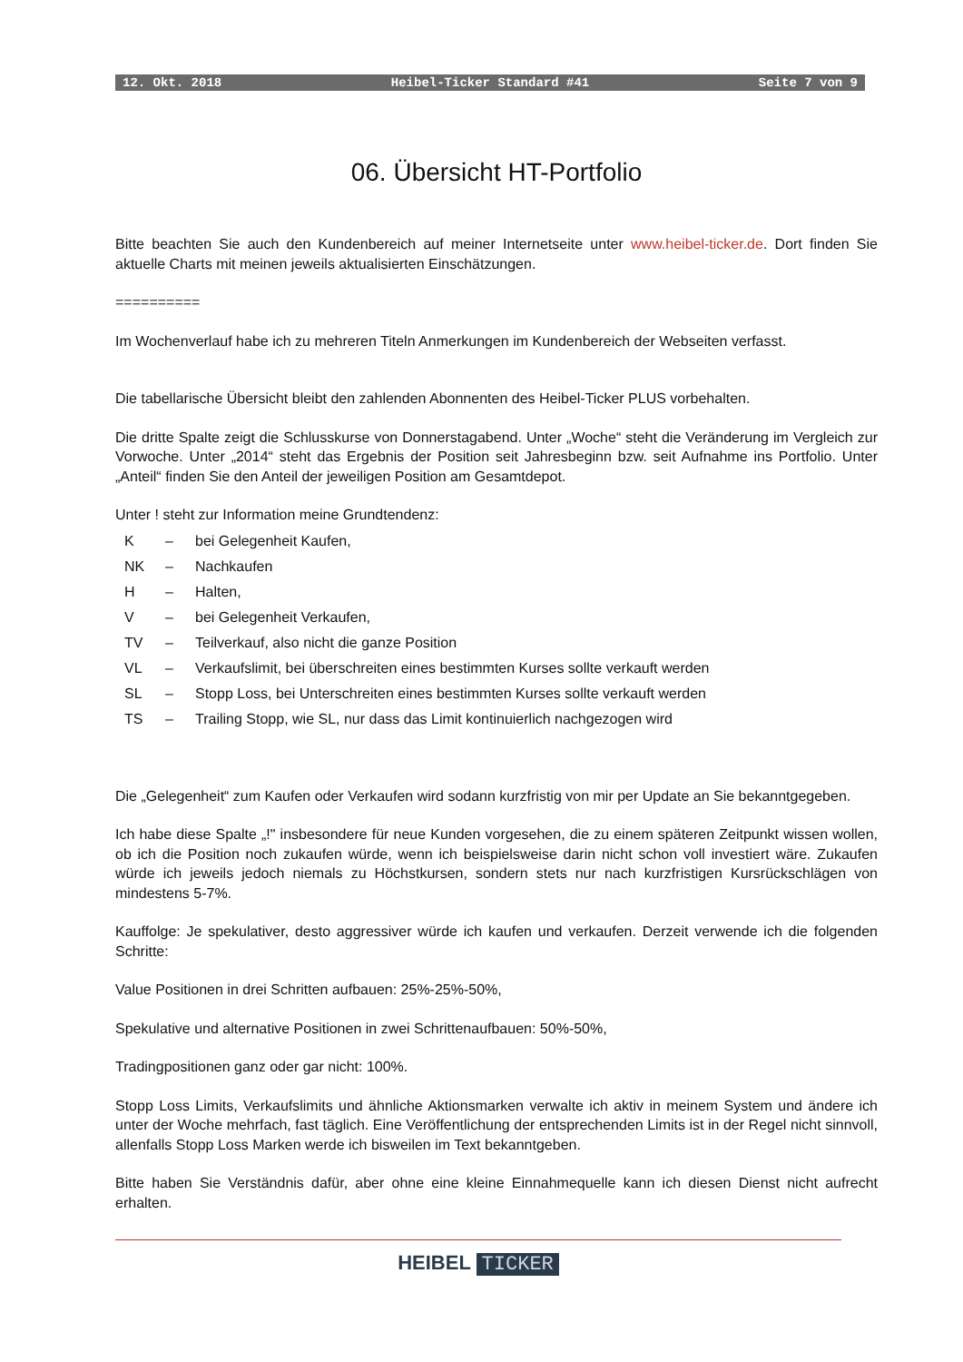12. Okt. 2018 Heibel-Ticker Standard #41 Seite 7 von 9
06. Übersicht HT-Portfolio
Bitte beachten Sie auch den Kundenbereich auf meiner Internetseite unter www.heibel-ticker.de. Dort finden Sie aktuelle Charts mit meinen jeweils aktualisierten Einschätzungen.
==========
Im Wochenverlauf habe ich zu mehreren Titeln Anmerkungen im Kundenbereich der Webseiten verfasst.
Die tabellarische Übersicht bleibt den zahlenden Abonnenten des Heibel-Ticker PLUS vorbehalten.
Die dritte Spalte zeigt die Schlusskurse von Donnerstagabend. Unter „Woche“ steht die Veränderung im Vergleich zur Vorwoche. Unter „2014“ steht das Ergebnis der Position seit Jahresbeginn bzw. seit Aufnahme ins Portfolio. Unter „Anteil“ finden Sie den Anteil der jeweiligen Position am Gesamtdepot.
Unter ! steht zur Information meine Grundtendenz:
| K | – | bei Gelegenheit Kaufen, |
| NK | – | Nachkaufen |
| H | – | Halten, |
| V | – | bei Gelegenheit Verkaufen, |
| TV | – | Teilverkauf, also nicht die ganze Position |
| VL | – | Verkaufslimit, bei überschreiten eines bestimmten Kurses sollte verkauft werden |
| SL | – | Stopp Loss, bei Unterschreiten eines bestimmten Kurses sollte verkauft werden |
| TS | – | Trailing Stopp, wie SL, nur dass das Limit kontinuierlich nachgezogen wird |
Die „Gelegenheit“ zum Kaufen oder Verkaufen wird sodann kurzfristig von mir per Update an Sie bekanntgegeben.
Ich habe diese Spalte „!" insbesondere für neue Kunden vorgesehen, die zu einem späteren Zeitpunkt wissen wollen, ob ich die Position noch zukaufen würde, wenn ich beispielsweise darin nicht schon voll investiert wäre. Zukaufen würde ich jeweils jedoch niemals zu Höchstkursen, sondern stets nur nach kurzfristigen Kursrückschlägen von mindestens 5-7%.
Kauffolge: Je spekulativer, desto aggressiver würde ich kaufen und verkaufen. Derzeit verwende ich die folgenden Schritte:
Value Positionen in drei Schritten aufbauen: 25%-25%-50%,
Spekulative und alternative Positionen in zwei Schrittenaufbauen: 50%-50%,
Tradingpositionen ganz oder gar nicht: 100%.
Stopp Loss Limits, Verkaufslimits und ähnliche Aktionsmarken verwalte ich aktiv in meinem System und ändere ich unter der Woche mehrfach, fast täglich. Eine Veröffentlichung der entsprechenden Limits ist in der Regel nicht sinnvoll, allenfalls Stopp Loss Marken werde ich bisweilen im Text bekanntgeben.
Bitte haben Sie Verständnis dafür, aber ohne eine kleine Einnahmequelle kann ich diesen Dienst nicht aufrecht erhalten.
HEIBEL TICKER